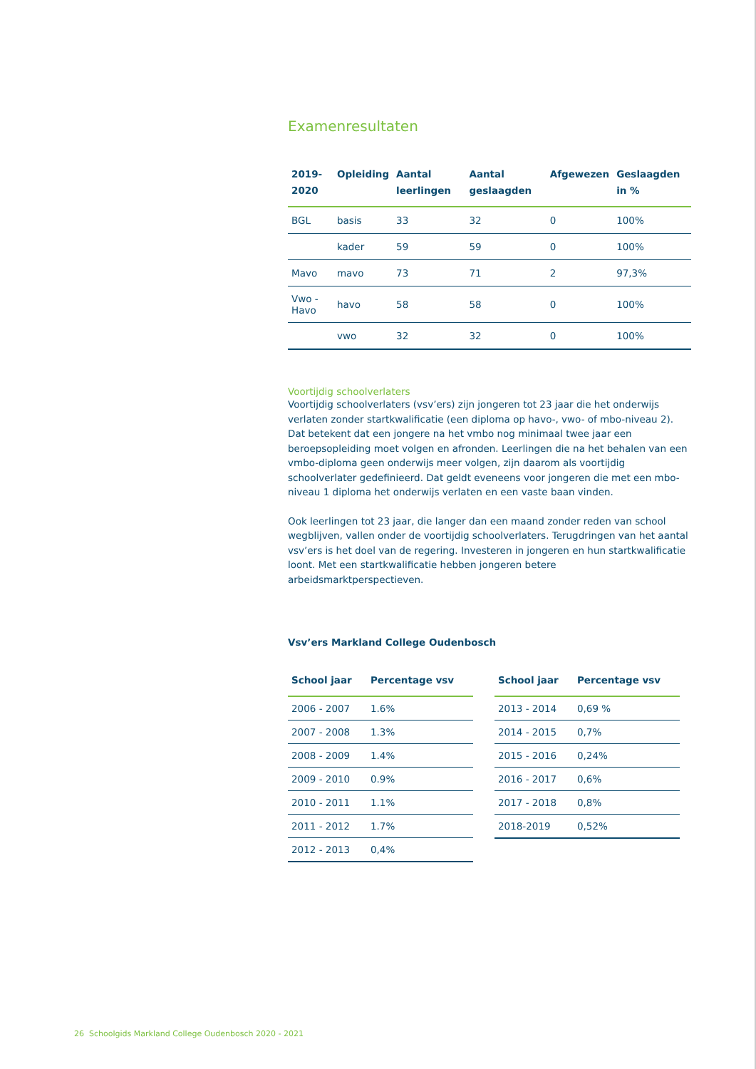Examenresultaten
| 2019-2020 | Opleiding | Aantal leerlingen | Aantal geslaagden | Afgewezen | Geslaagden in % |
| --- | --- | --- | --- | --- | --- |
| BGL | basis | 33 | 32 | 0 | 100% |
| | kader | 59 | 59 | 0 | 100% |
| Mavo | mavo | 73 | 71 | 2 | 97,3% |
| Vwo - Havo | havo | 58 | 58 | 0 | 100% |
| | vwo | 32 | 32 | 0 | 100% |
Voortijdig schoolverlaters
Voortijdig schoolverlaters (vsv’ers) zijn jongeren tot 23 jaar die het onderwijs verlaten zonder startkwalificatie (een diploma op havo-, vwo- of mbo-niveau 2). Dat betekent dat een jongere na het vmbo nog minimaal twee jaar een beroepsopleiding moet volgen en afronden. Leerlingen die na het behalen van een vmbo-diploma geen onderwijs meer volgen, zijn daarom als voortijdig schoolverlater gedefinieerd. Dat geldt eveneens voor jongeren die met een mbo- niveau 1 diploma het onderwijs verlaten en een vaste baan vinden.
Ook leerlingen tot 23 jaar, die langer dan een maand zonder reden van school wegblijven, vallen onder de voortijdig schoolverlaters. Terugdringen van het aantal vsv’ers is het doel van de regering. Investeren in jongeren en hun startkwalificatie loont. Met een startkwalificatie hebben jongeren betere arbeidsmarktperspectieven.
Vsv’ers Markland College Oudenbosch
| School jaar | Percentage vsv |
| --- | --- |
| 2006 - 2007 | 1.6% |
| 2007 - 2008 | 1.3% |
| 2008 - 2009 | 1.4% |
| 2009 - 2010 | 0.9% |
| 2010 - 2011 | 1.1% |
| 2011 - 2012 | 1.7% |
| 2012 - 2013 | 0,4% |
| School jaar | Percentage vsv |
| --- | --- |
| 2013 - 2014 | 0,69 % |
| 2014 - 2015 | 0,7% |
| 2015 - 2016 | 0,24% |
| 2016 - 2017 | 0,6% |
| 2017 - 2018 | 0,8% |
| 2018-2019 | 0,52% |
26 Schoolgids Markland College Oudenbosch 2020 - 2021